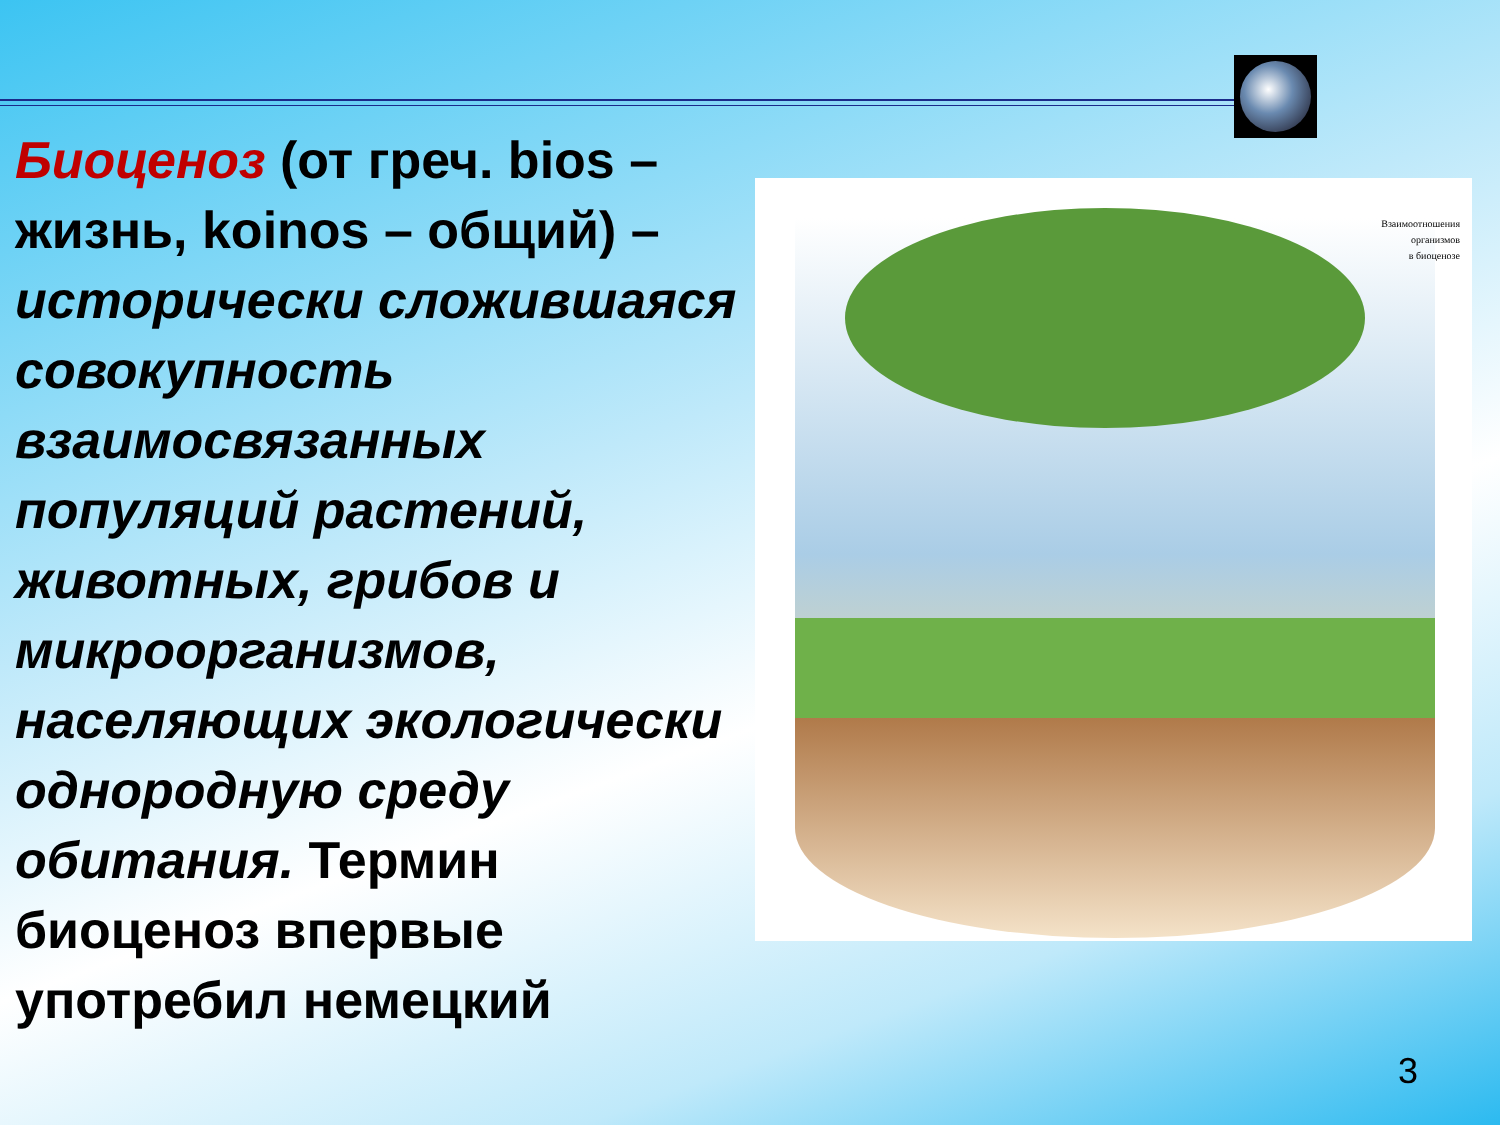Биоценоз (от греч. bios – жизнь, koinos – общий) – исторически сложившаяся совокупность взаимосвязанных популяций растений, животных, грибов и микроорганизмов, населяющих экологически однородную среду обитания. Термин биоценоз впервые употребил немецкий
Взаимоотношения
организмов
в биоценозе
3